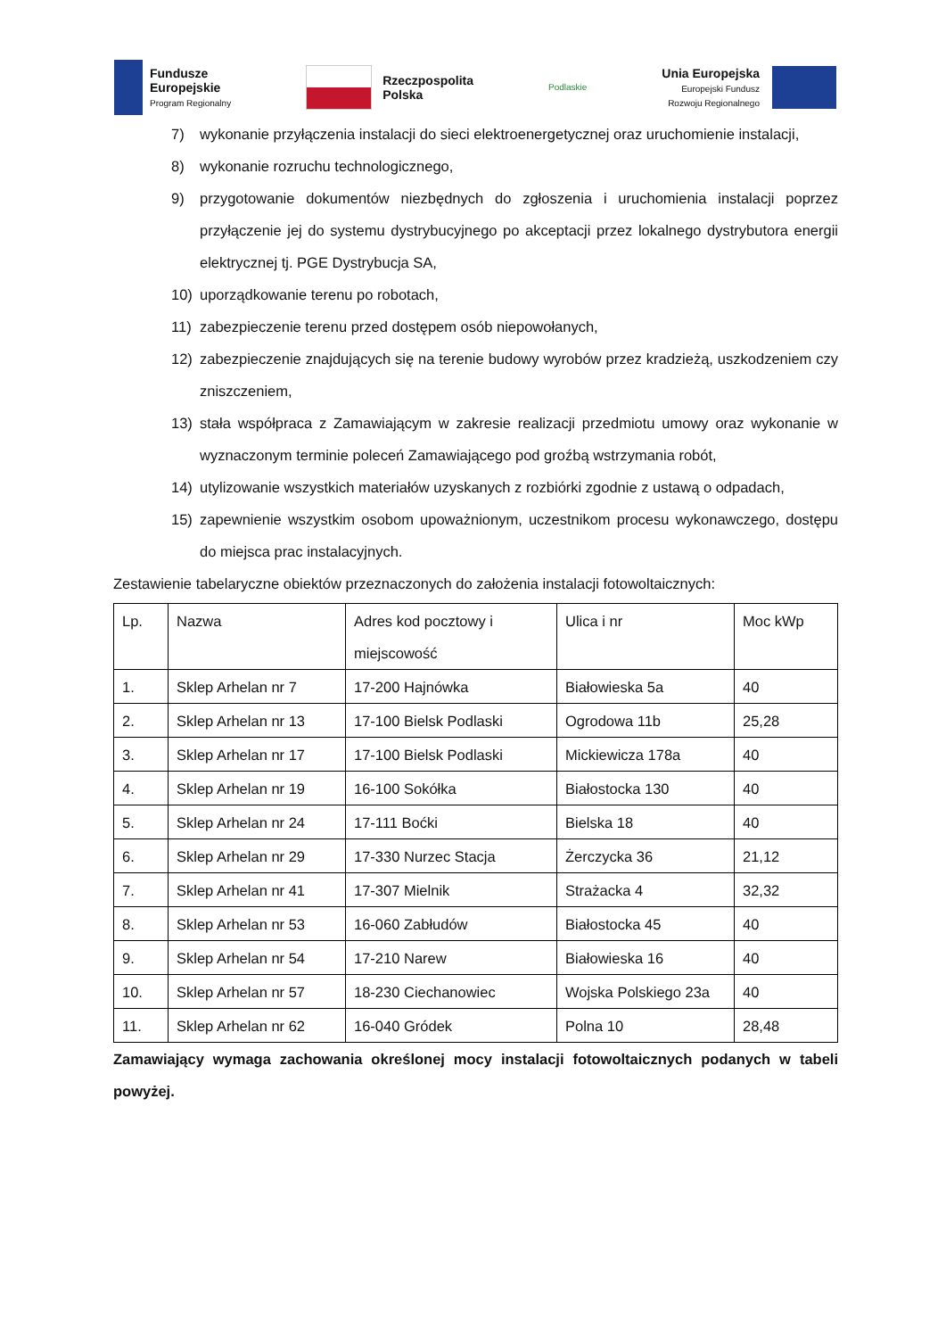Fundusze
Europejskie
Program Regionalny
Rzeczpospolita
Polska
Podlaskie
Unia Europejska
Europejski Fundusz
Rozwoju Regionalnego
7) wykonanie przyłączenia instalacji do sieci elektroenergetycznej oraz uruchomienie instalacji,
8) wykonanie rozruchu technologicznego,
9) przygotowanie dokumentów niezbędnych do zgłoszenia i uruchomienia instalacji poprzez przyłączenie jej do systemu dystrybucyjnego po akceptacji przez lokalnego dystrybutora energii elektrycznej tj. PGE Dystrybucja SA,
10) uporządkowanie terenu po robotach,
11) zabezpieczenie terenu przed dostępem osób niepowołanych,
12) zabezpieczenie znajdujących się na terenie budowy wyrobów przez kradzieżą, uszkodzeniem czy zniszczeniem,
13) stała współpraca z Zamawiającym w zakresie realizacji przedmiotu umowy oraz wykonanie w wyznaczonym terminie poleceń Zamawiającego pod groźbą wstrzymania robót,
14) utylizowanie wszystkich materiałów uzyskanych z rozbiórki zgodnie z ustawą o odpadach,
15) zapewnienie wszystkim osobom upoważnionym, uczestnikom procesu wykonawczego, dostępu do miejsca prac instalacyjnych.
Zestawienie tabelaryczne obiektów przeznaczonych do założenia instalacji fotowoltaicznych:
| Lp. | Nazwa | Adres kod pocztowy i miejscowość | Ulica i nr | Moc kWp |
| --- | --- | --- | --- | --- |
| 1. | Sklep Arhelan nr 7 | 17-200 Hajnówka | Białowieska 5a | 40 |
| 2. | Sklep Arhelan nr 13 | 17-100 Bielsk Podlaski | Ogrodowa 11b | 25,28 |
| 3. | Sklep Arhelan nr 17 | 17-100 Bielsk Podlaski | Mickiewicza 178a | 40 |
| 4. | Sklep Arhelan nr 19 | 16-100 Sokółka | Białostocka 130 | 40 |
| 5. | Sklep Arhelan nr 24 | 17-111 Boćki | Bielska 18 | 40 |
| 6. | Sklep Arhelan nr 29 | 17-330 Nurzec Stacja | Żerczycka 36 | 21,12 |
| 7. | Sklep Arhelan nr 41 | 17-307 Mielnik | Strażacka 4 | 32,32 |
| 8. | Sklep Arhelan nr 53 | 16-060 Zabłudów | Białostocka 45 | 40 |
| 9. | Sklep Arhelan nr 54 | 17-210 Narew | Białowieska 16 | 40 |
| 10. | Sklep Arhelan nr 57 | 18-230 Ciechanowiec | Wojska Polskiego 23a | 40 |
| 11. | Sklep Arhelan nr 62 | 16-040 Gródek | Polna 10 | 28,48 |
Zamawiający wymaga zachowania określonej mocy instalacji fotowoltaicznych podanych w tabeli powyżej.